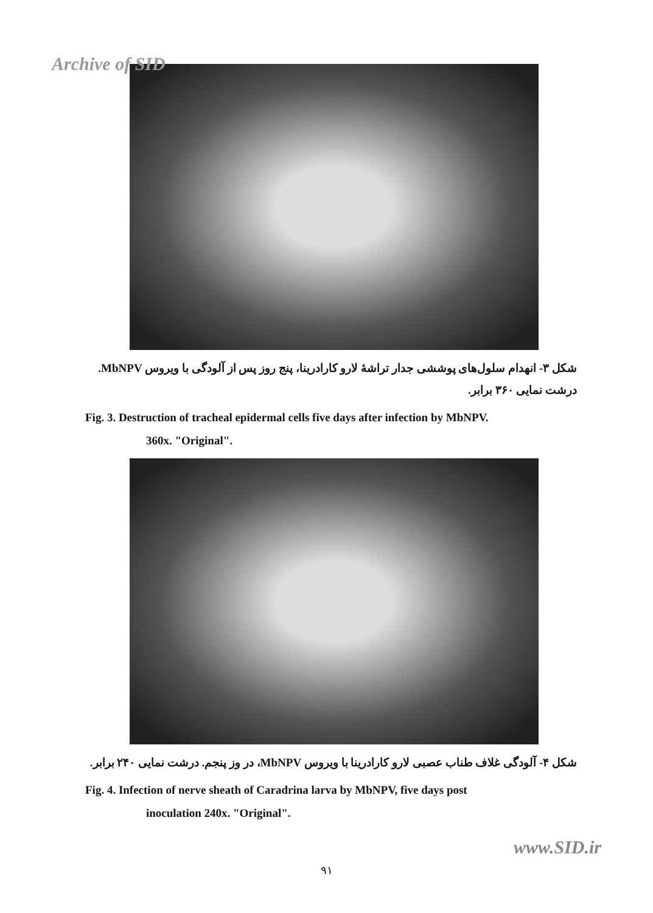Archive of SID
شکل ۳- انهدام سلول‌های پوششی جدار تراشهٔ لارو کارادرینا، پنج روز پس از آلودگی با ویروس MbNPV. درشت نمایی ۳۶۰ برابر.
Fig. 3. Destruction of tracheal epidermal cells five days after infection by MbNPV.
360x. "Original".
شکل ۴- آلودگی غلاف طناب عصبی لارو کارادرینا با ویروس MbNPV، در وز پنجم. درشت نمایی ۲۴۰ برابر.
Fig. 4. Infection of nerve sheath of Caradrina larva by MbNPV, five days post
inoculation 240x. "Original".
www.SID.ir
۹۱